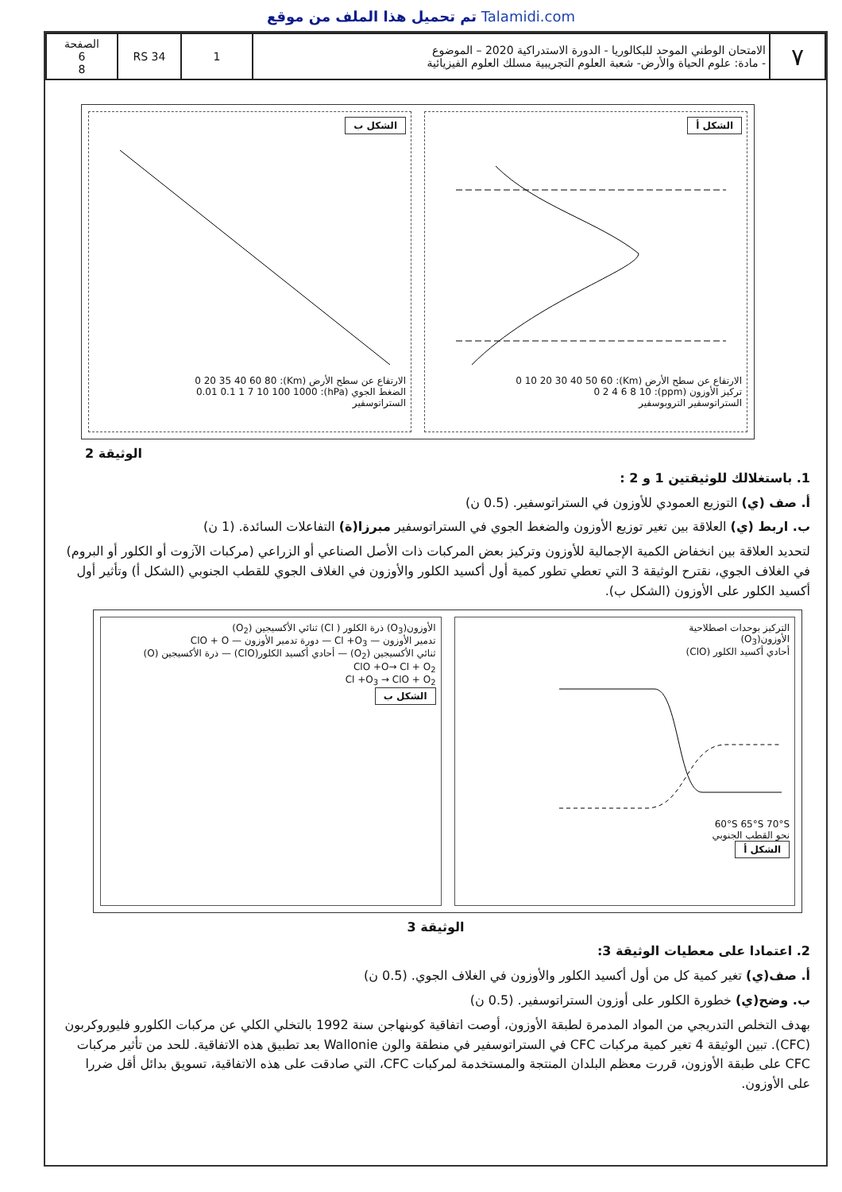تم تحميل هذا الملف من موقع Talamidi.com
| ٧ | الامتحان الوطني الموحد للبكالوريا - الدورة الاستدراكية 2020 – الموضوع - مادة: علوم الحياة والأرض- شعبة العلوم التجريبية مسلك العلوم الفيزيائية | 1 | RS 34 | الصفحة 6 8 |
الشكل أ
الارتفاع عن سطح الأرض (Km): 0 10 20 30 40 50 60
تركيز الأوزون (ppm): 0 2 4 6 8 10
الستراتوسفير التروبوسفير
الشكل ب
الارتفاع عن سطح الأرض (Km): 0 20 35 40 60 80
الضغط الجوي (hPa): 0.01 0.1 1 7 10 100 1000
الستراتوسفير
الوثيقة 2
1. باستغلالك للوثيقتين 1 و 2 :
أ. صف (ي) التوزيع العمودي للأوزون في الستراتوسفير. (0.5 ن)
ب. اربط (ي) العلاقة بين تغير توزيع الأوزون والضغط الجوي في الستراتوسفير مبرزا(ة) التفاعلات السائدة. (1 ن)
لتحديد العلاقة بين انخفاض الكمية الإجمالية للأوزون وتركيز بعض المركبات ذات الأصل الصناعي أو الزراعي (مركبات الآزوت أو الكلور أو البروم) في الغلاف الجوي، نقترح الوثيقة 3 التي تعطي تطور كمية أول أكسيد الكلور والأوزون في الغلاف الجوي للقطب الجنوبي (الشكل أ) وتأثير أول أكسيد الكلور على الأوزون (الشكل ب).
التركيز بوحدات اصطلاحية
الأوزون(O<sub>3</sub>)
أحادي أكسيد الكلور (ClO)
60°S 65°S 70°S
نحو القطب الجنوبي
الشكل أ
الأوزون(O<sub>3</sub>) ذرة الكلور ( Cl) ثنائي الأكسيجين (O<sub>2</sub>)
تدمير الأوزون — Cl +O<sub>3</sub> — دورة تدمير الأوزون — ClO + O
ثنائي الأكسيجين (O<sub>2</sub>) — أحادي أكسيد الكلور(ClO) — ذرة الأكسيجين (O)
ClO +O→ Cl + O<sub>2</sub>
Cl +O<sub>3</sub> → ClO + O<sub>2</sub>
الشكل ب
الوثيقة 3
2. اعتمادا على معطيات الوثيقة 3:
أ. صف(ي) تغير كمية كل من أول أكسيد الكلور والأوزون في الغلاف الجوي. (0.5 ن)
ب. وضح(ي) خطورة الكلور على أوزون الستراتوسفير. (0.5 ن)
بهدف التخلص التدريجي من المواد المدمرة لطبقة الأوزون، أوصت اتفاقية كوبنهاجن سنة 1992 بالتخلي الكلي عن مركبات الكلورو فليوروكربون (CFC). تبين الوثيقة 4 تغير كمية مركبات CFC في الستراتوسفير في منطقة والون Wallonie بعد تطبيق هذه الاتفاقية. للحد من تأثير مركبات CFC على طبقة الأوزون، قررت معظم البلدان المنتجة والمستخدمة لمركبات CFC، التي صادقت على هذه الاتفاقية، تسويق بدائل أقل ضررا على الأوزون.